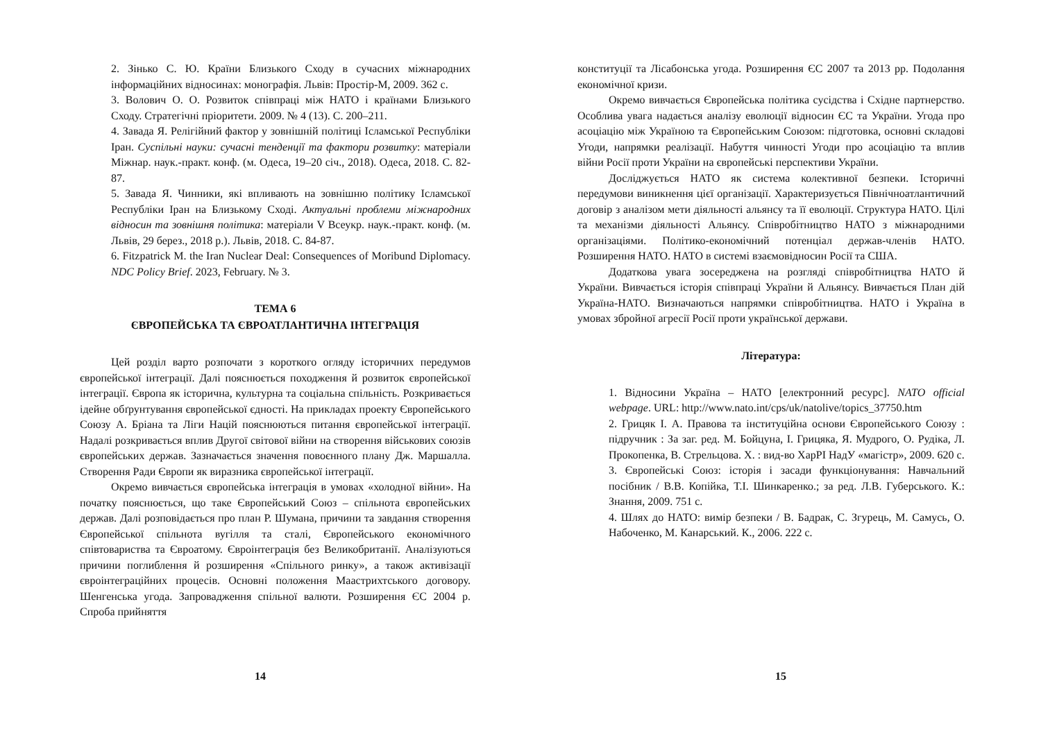2. Зінько С. Ю. Країни Близького Сходу в сучасних міжнародних інформаційних відносинах: монографія. Львів: Простір-М, 2009. 362 с.
3. Волович О. О. Розвиток співпраці між НАТО і країнами Близького Сходу. Стратегічні пріоритети. 2009. № 4 (13). С. 200–211.
4. Завада Я. Релігійний фактор у зовнішній політиці Ісламської Республіки Іран. Суспільні науки: сучасні тенденції та фактори розвитку: матеріали Міжнар. наук.-практ. конф. (м. Одеса, 19–20 січ., 2018). Одеса, 2018. С. 82-87.
5. Завада Я. Чинники, які впливають на зовнішню політику Ісламської Республіки Іран на Близькому Сході. Актуальні проблеми міжнародних відносин та зовнішня політика: матеріали V Всеукр. наук.-практ. конф. (м. Львів, 29 берез., 2018 р.). Львів, 2018. С. 84-87.
6. Fitzpatrick M. the Iran Nuclear Deal: Consequences of Moribund Diplomacy. NDC Policy Brief. 2023, February. № 3.
ТЕМА 6
ЄВРОПЕЙСЬКА ТА ЄВРОАТЛАНТИЧНА ІНТЕГРАЦІЯ
Цей розділ варто розпочати з короткого огляду історичних передумов європейської інтеграції. Далі пояснюється походження й розвиток європейської інтеграції. Європа як історична, культурна та соціальна спільність. Розкривається ідейне обґрунтування європейської єдності. На прикладах проекту Європейського Союзу А. Бріана та Ліги Націй пояснюються питання європейської інтеграції. Надалі розкривається вплив Другої світової війни на створення військових союзів європейських держав. Зазначається значення повоєнного плану Дж. Маршалла. Створення Ради Європи як виразника європейської інтеграції.
Окремо вивчається європейська інтеграція в умовах «холодної війни». На початку пояснюється, що таке Європейський Союз – спільнота європейських держав. Далі розповідається про план Р. Шумана, причини та завдання створення Європейської спільнота вугілля та сталі, Європейського економічного співтовариства та Євроатому. Євроінтеграція без Великобританії. Аналізуються причини поглиблення й розширення «Спільного ринку», а також активізації євроінтеграційних процесів. Основні положення Маастрихтського договору. Шенгенська угода. Запровадження спільної валюти. Розширення ЄС 2004 р. Спроба прийняття
14
конституції та Лісабонська угода. Розширення ЄС 2007 та 2013 рр. Подолання економічної кризи.
Окремо вивчається Європейська політика сусідства і Східне партнерство. Особлива увага надається аналізу еволюції відносин ЄС та України. Угода про асоціацію між Україною та Європейським Союзом: підготовка, основні складові Угоди, напрямки реалізації. Набуття чинності Угоди про асоціацію та вплив війни Росії проти України на європейські перспективи України.
Досліджується НАТО як система колективної безпеки. Історичні передумови виникнення цієї організації. Характеризується Північноатлантичний договір з аналізом мети діяльності альянсу та її еволюції. Структура НАТО. Цілі та механізми діяльності Альянсу. Співробітництво НАТО з міжнародними організаціями. Політико-економічний потенціал держав-членів НАТО. Розширення НАТО. НАТО в системі взаємовідносин Росії та США.
Додаткова увага зосереджена на розгляді співробітництва НАТО й України. Вивчається історія співпраці України й Альянсу. Вивчається План дій Україна-НАТО. Визначаються напрямки співробітництва. НАТО і Україна в умовах збройної агресії Росії проти української держави.
Література:
1. Відносини Україна – НАТО [електронний ресурс]. NATO official webpage. URL: http://www.nato.int/cps/uk/natolive/topics_37750.htm
2. Грицяк І. А. Правова та інституційна основи Європейського Союзу : підручник : За заг. ред. М. Бойцуна, І. Грицяка, Я. Мудрого, О. Рудіка, Л. Прокопенка, В. Стрельцова. Х. : вид-во ХарРІ НадУ «магістр», 2009. 620 с.
3. Європейські Союз: історія і засади функціонування: Навчальний посібник / В.В. Копійка, Т.І. Шинкаренко.; за ред. Л.В. Губерського. К.: Знання, 2009. 751 с.
4. Шлях до НАТО: вимір безпеки / В. Бадрак, С. Згурець, М. Самусь, О. Набоченко, М. Канарський. К., 2006. 222 с.
15